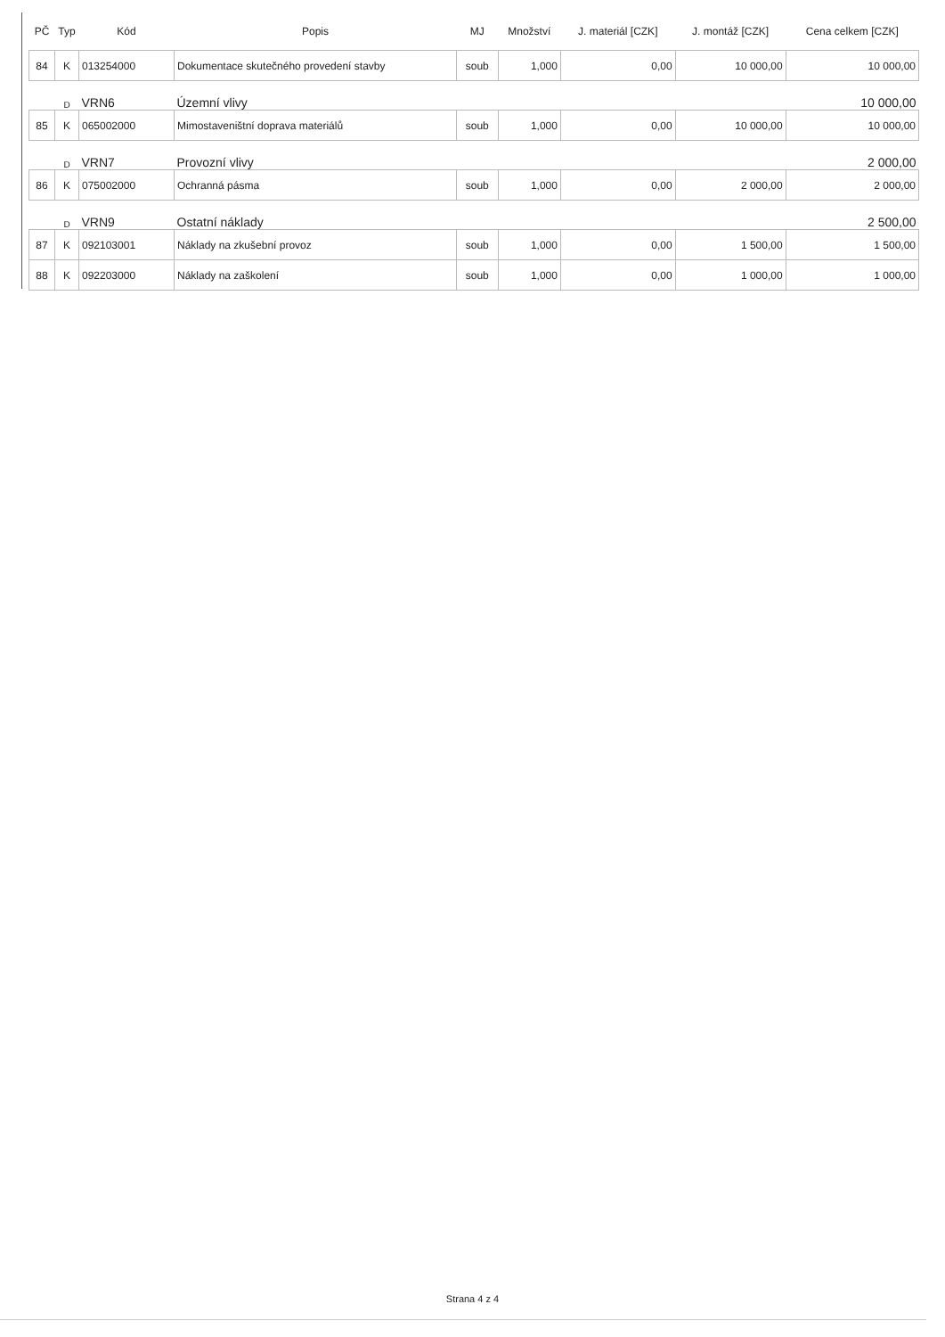| PČ | Typ | Kód | Popis | MJ | Množství | J. materiál [CZK] | J. montáž [CZK] | Cena celkem [CZK] |
| --- | --- | --- | --- | --- | --- | --- | --- | --- |
| 84 | K | 013254000 | Dokumentace skutečného provedení stavby | soub | 1,000 | 0,00 | 10 000,00 | 10 000,00 |
| | D | VRN6 | Územní vlivy | | | | | 10 000,00 |
| 85 | K | 065002000 | Mimostaveništní doprava materiálů | soub | 1,000 | 0,00 | 10 000,00 | 10 000,00 |
| | D | VRN7 | Provozní vlivy | | | | | 2 000,00 |
| 86 | K | 075002000 | Ochranná pásma | soub | 1,000 | 0,00 | 2 000,00 | 2 000,00 |
| | D | VRN9 | Ostatní náklady | | | | | 2 500,00 |
| 87 | K | 092103001 | Náklady na zkušební provoz | soub | 1,000 | 0,00 | 1 500,00 | 1 500,00 |
| 88 | K | 092203000 | Náklady na zaškolení | soub | 1,000 | 0,00 | 1 000,00 | 1 000,00 |
Strana 4 z 4